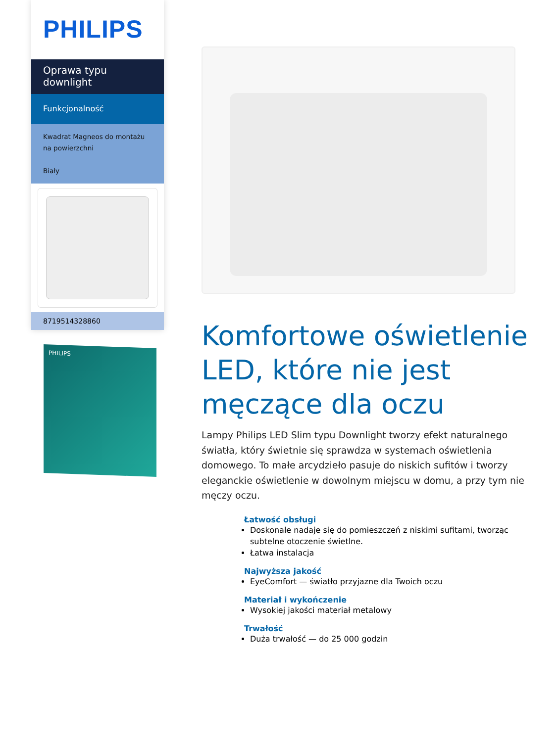PHILIPS
Oprawa typu
downlight
Funkcjonalność
Kwadrat Magneos do montażu na powierzchni
Biały
8719514328860
PHILIPS
Komfortowe oświetlenie LED, które nie jest męczące dla oczu
Lampy Philips LED Slim typu Downlight tworzy efekt naturalnego światła, który świetnie się sprawdza w systemach oświetlenia domowego. To małe arcydzieło pasuje do niskich sufitów i tworzy eleganckie oświetlenie w dowolnym miejscu w domu, a przy tym nie męczy oczu.
Łatwość obsługi
Doskonale nadaje się do pomieszczeń z niskimi sufitami, tworząc subtelne otoczenie świetlne.
Łatwa instalacja
Najwyższa jakość
EyeComfort — światło przyjazne dla Twoich oczu
Materiał i wykończenie
Wysokiej jakości materiał metalowy
Trwałość
Duża trwałość — do 25 000 godzin